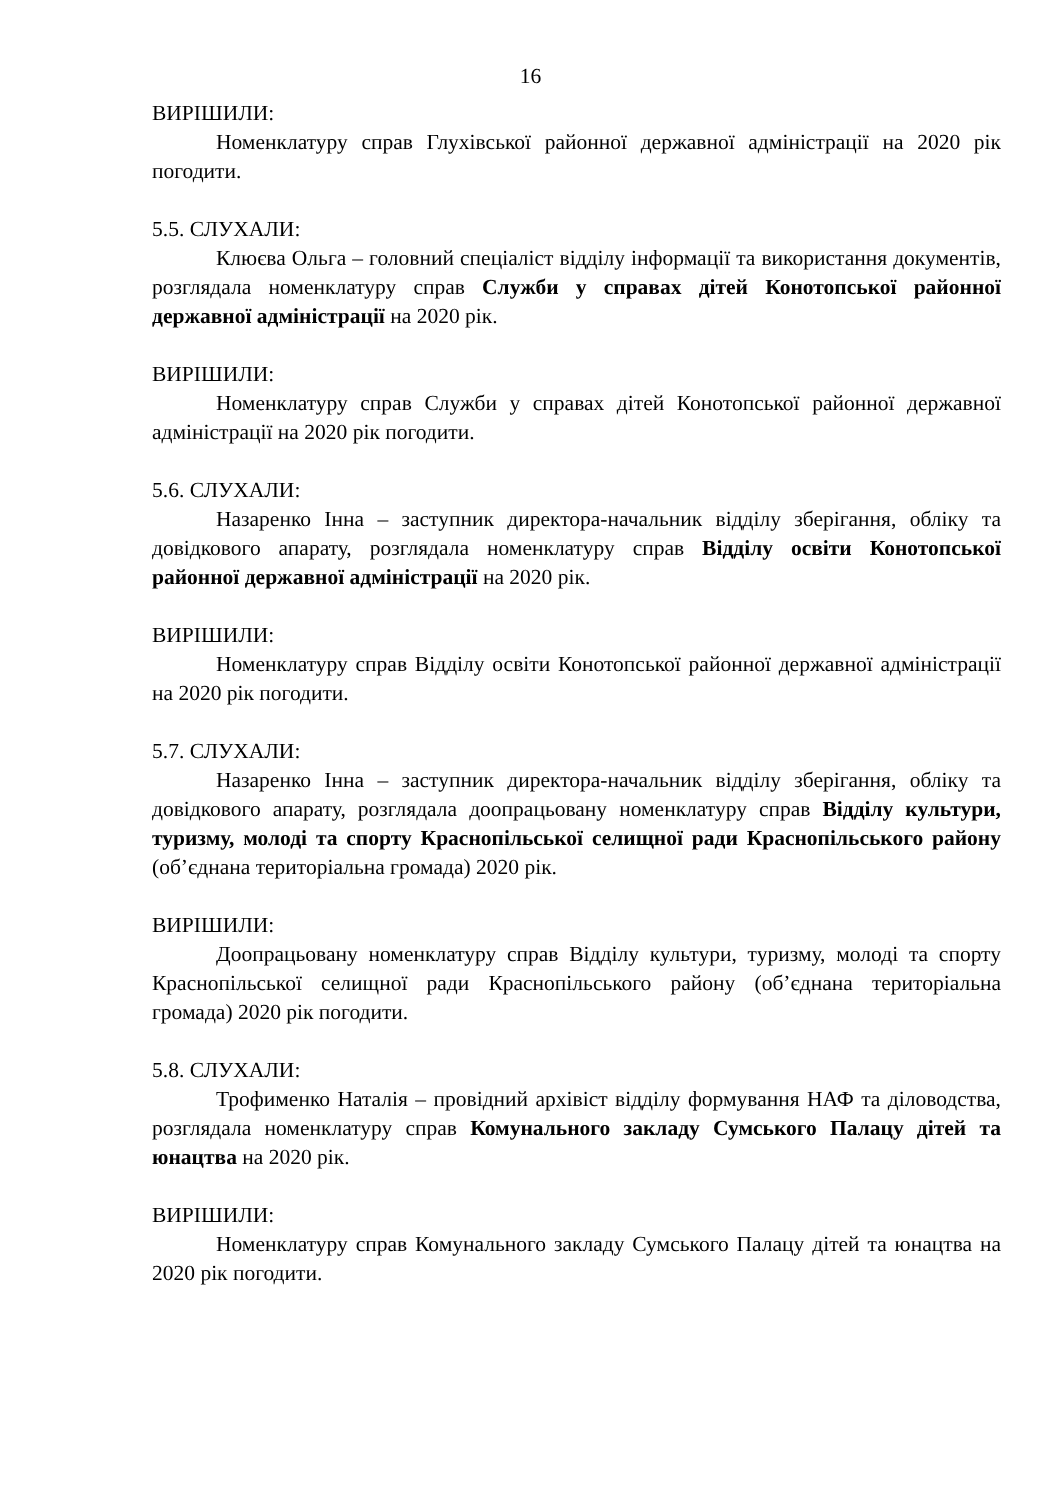16
ВИРІШИЛИ:
Номенклатуру справ Глухівської районної державної адміністрації на 2020 рік погодити.
5.5. СЛУХАЛИ:
Клюєва Ольга – головний спеціаліст відділу інформації та використання документів, розглядала номенклатуру справ Служби у справах дітей Конотопської районної державної адміністрації на 2020 рік.
ВИРІШИЛИ:
Номенклатуру справ Служби у справах дітей Конотопської районної державної адміністрації на 2020 рік погодити.
5.6. СЛУХАЛИ:
Назаренко Інна – заступник директора-начальник відділу зберігання, обліку та довідкового апарату, розглядала номенклатуру справ Відділу освіти Конотопської районної державної адміністрації на 2020 рік.
ВИРІШИЛИ:
Номенклатуру справ Відділу освіти Конотопської районної державної адміністрації на 2020 рік погодити.
5.7. СЛУХАЛИ:
Назаренко Інна – заступник директора-начальник відділу зберігання, обліку та довідкового апарату, розглядала доопрацьовану номенклатуру справ Відділу культури, туризму, молоді та спорту Краснопільської селищної ради Краснопільського району (об’єднана територіальна громада) 2020 рік.
ВИРІШИЛИ:
Доопрацьовану номенклатуру справ Відділу культури, туризму, молоді та спорту Краснопільської селищної ради Краснопільського району (об’єднана територіальна громада) 2020 рік погодити.
5.8. СЛУХАЛИ:
Трофименко Наталія – провідний архівіст відділу формування НАФ та діловодства, розглядала номенклатуру справ Комунального закладу Сумського Палацу дітей та юнацтва на 2020 рік.
ВИРІШИЛИ:
Номенклатуру справ Комунального закладу Сумського Палацу дітей та юнацтва на 2020 рік погодити.